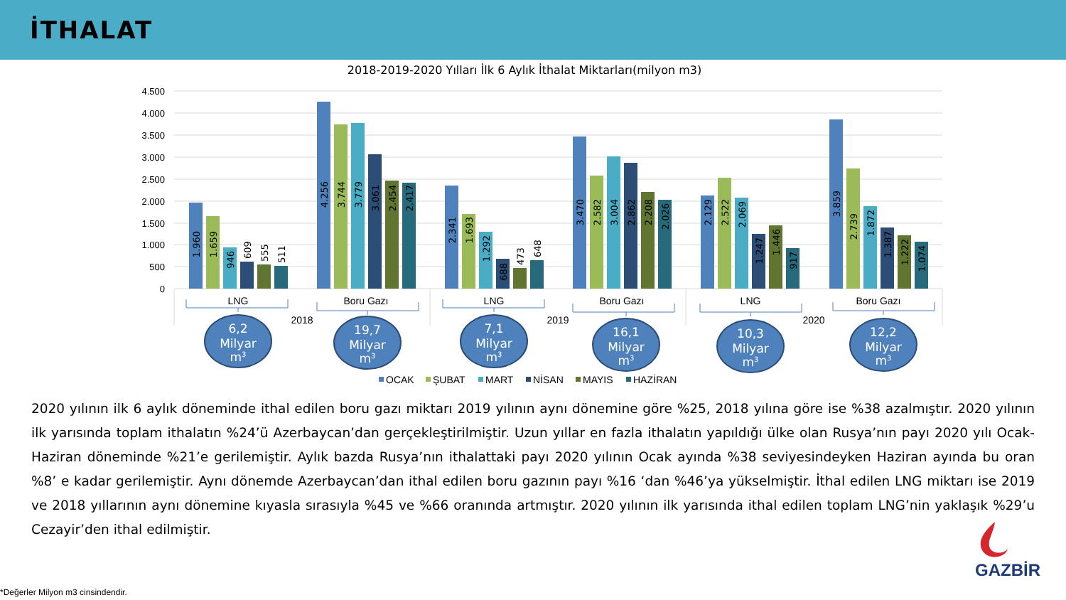İTHALAT
2018-2019-2020 Yılları İlk 6 Aylık İthalat Miktarları(milyon m3)
4.500
4.000
3.500
3.000
2.500
2.000
1.500
1.000
500
0
1.960
1.659
946
4.256
3.744
3.779
3.061
2.454
2.417
2.341
1.693
1.292
688
3.470
2.582
3.004
2.862
2.208
2.026
2.129
2.522
2.069
1.247
1.446
917
3.859
2.739
1.872
1.387
1.222
1.074
609
555
511
473
648
LNG
Boru Gazı
LNG
Boru Gazı
LNG
Boru Gazı
2018
2019
2020
6,2
Milyar
m3
19,7
Milyar
m3
7,1
Milyar
m3
16,1
Milyar
m3
10,3
Milyar
m3
12,2
Milyar
m3
OCAK
ŞUBAT
MART
NİSAN
MAYIS
HAZİRAN
2020 yılının ilk 6 aylık döneminde ithal edilen boru gazı miktarı 2019 yılının aynı dönemine göre %25, 2018 yılına göre ise %38 azalmıştır. 2020 yılının ilk yarısında toplam ithalatın %24’ü Azerbaycan’dan gerçekleştirilmiştir. Uzun yıllar en fazla ithalatın yapıldığı ülke olan Rusya’nın payı 2020 yılı Ocak-Haziran döneminde %21’e gerilemiştir. Aylık bazda Rusya’nın ithalattaki payı 2020 yılının Ocak ayında %38 seviyesindeyken Haziran ayında bu oran %8’ e kadar gerilemiştir. Aynı dönemde Azerbaycan’dan ithal edilen boru gazının payı %16 ‘dan %46’ya yükselmiştir. İthal edilen LNG miktarı ise 2019 ve 2018 yıllarının aynı dönemine kıyasla sırasıyla %45 ve %66 oranında artmıştır. 2020 yılının ilk yarısında ithal edilen toplam LNG’nin yaklaşık %29’u Cezayir’den ithal edilmiştir.
GAZBİR
*Değerler Milyon m3 cinsindendir.